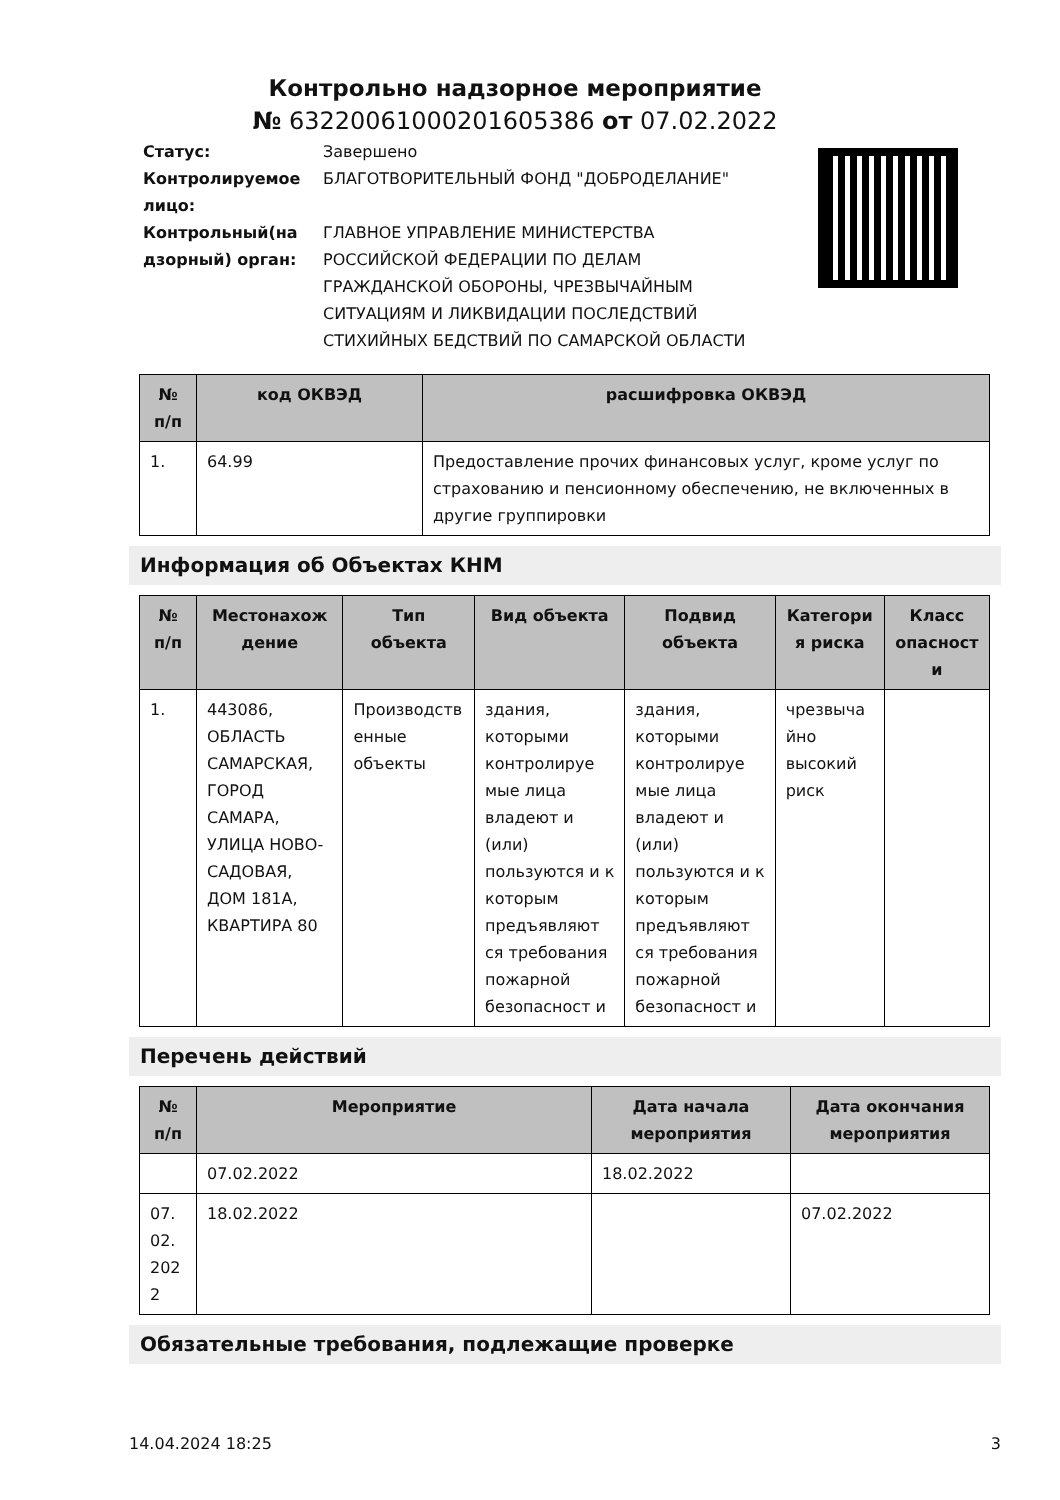Контрольно надзорное мероприятие
№ 63220061000201605386 от 07.02.2022
| Статус: | Завершено |
| Контролируемое лицо: | БЛАГОТВОРИТЕЛЬНЫЙ ФОНД "ДОБРОДЕЛАНИЕ" |
| Контрольный(на дзорный) орган: | ГЛАВНОЕ УПРАВЛЕНИЕ МИНИСТЕРСТВА РОССИЙСКОЙ ФЕДЕРАЦИИ ПО ДЕЛАМ ГРАЖДАНСКОЙ ОБОРОНЫ, ЧРЕЗВЫЧАЙНЫМ СИТУАЦИЯМ И ЛИКВИДАЦИИ ПОСЛЕДСТВИЙ СТИХИЙНЫХ БЕДСТВИЙ ПО САМАРСКОЙ ОБЛАСТИ |
| № п/п | код ОКВЭД | расшифровка ОКВЭД |
| --- | --- | --- |
| 1. | 64.99 | Предоставление прочих финансовых услуг, кроме услуг по страхованию и пенсионному обеспечению, не включенных в другие группировки |
Информация об Объектах КНМ
| № п/п | Местонахож дение | Тип объекта | Вид объекта | Подвид объекта | Категори я риска | Класс опасност и |
| --- | --- | --- | --- | --- | --- | --- |
| 1. | 443086, ОБЛАСТЬ САМАРСКАЯ, ГОРОД САМАРА, УЛИЦА НОВО-САДОВАЯ, ДОМ 181А, КВАРТИРА 80 | Производств енные объекты | здания, которыми контролируе мые лица владеют и (или) пользуются и к которым предъявляют ся требования пожарной безопасност и | здания, которыми контролируе мые лица владеют и (или) пользуются и к которым предъявляют ся требования пожарной безопасност и | чрезвыча йно высокий риск | |
Перечень действий
| № п/п | Мероприятие | Дата начала мероприятия | Дата окончания мероприятия |
| --- | --- | --- | --- |
| | 07.02.2022 | 18.02.2022 | |
| 07. 02. 202 2 | 18.02.2022 | | 07.02.2022 |
Обязательные требования, подлежащие проверке
14.04.2024 18:25 3